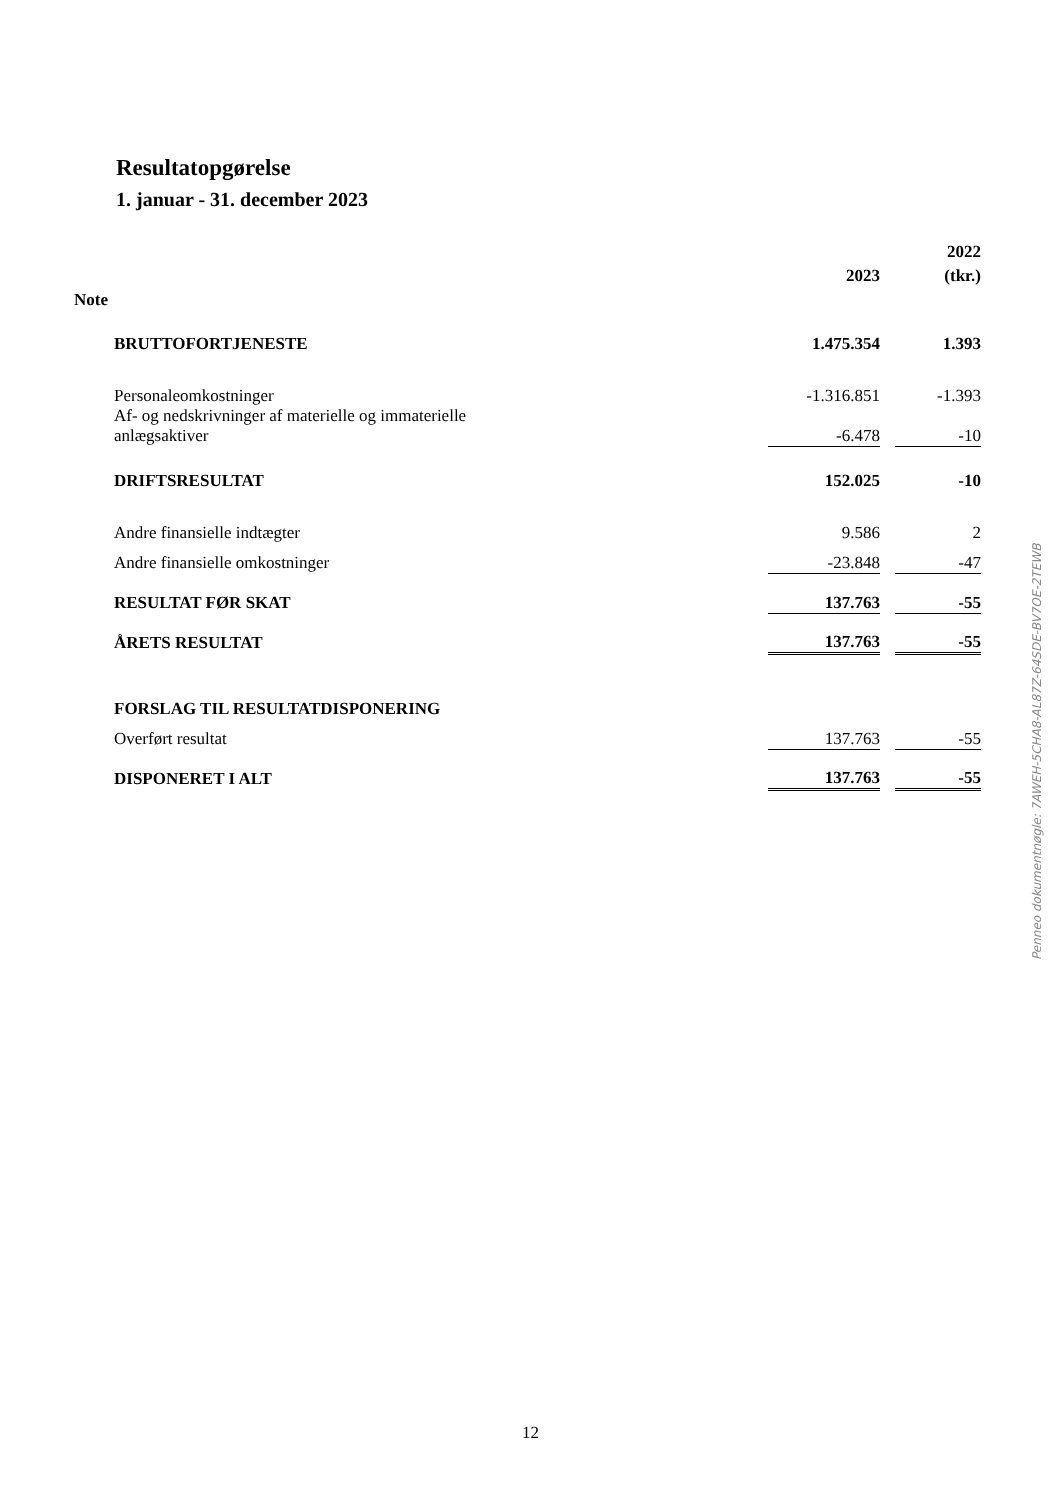Resultatopgørelse
1. januar - 31. december 2023
| | | | | 2022 |
| | | 2023 | | (tkr.) |
| Note | | | | |
| | BRUTTOFORTJENESTE | 1.475.354 | | 1.393 |
| | Personaleomkostninger | -1.316.851 | | -1.393 |
| | Af- og nedskrivninger af materielle og immaterielle anlægsaktiver | -6.478 | | -10 |
| | DRIFTSRESULTAT | 152.025 | | -10 |
| | Andre finansielle indtægter | 9.586 | | 2 |
| | Andre finansielle omkostninger | -23.848 | | -47 |
| | RESULTAT FØR SKAT | 137.763 | | -55 |
| | ÅRETS RESULTAT | 137.763 | | -55 |
| | FORSLAG TIL RESULTATDISPONERING | | | |
| | Overført resultat | 137.763 | | -55 |
| | DISPONERET I ALT | 137.763 | | -55 |
Penneo dokumentnøgle: 7AWEH-5CHA8-AL87Z-64SDE-BV7OE-2TEWB
12